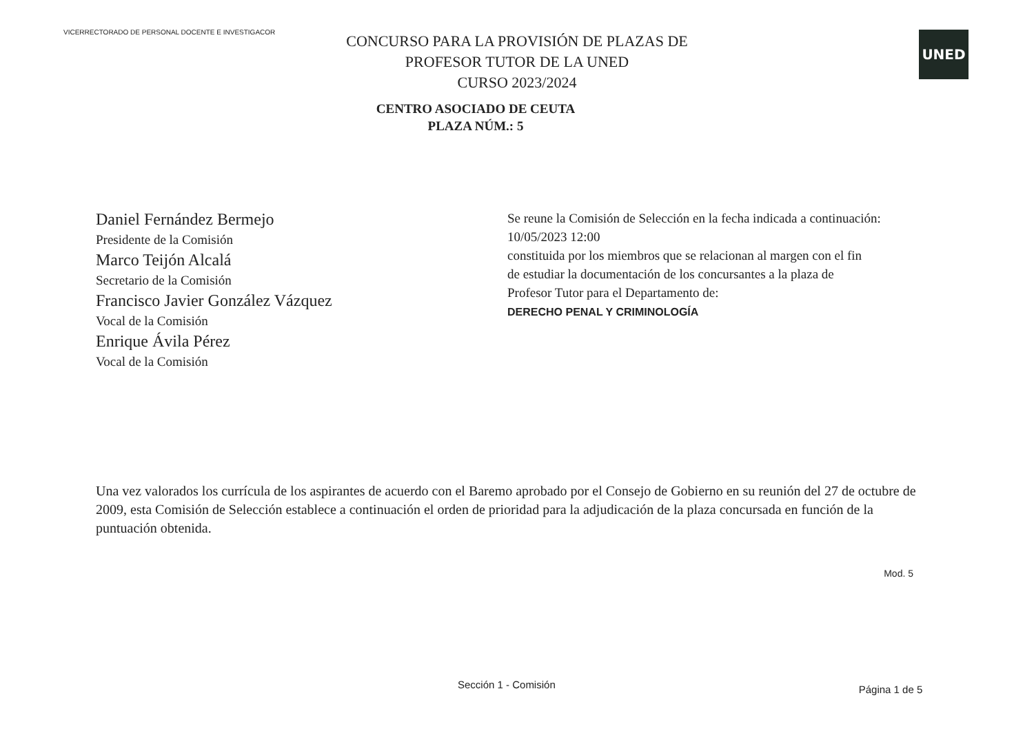VICERRECTORADO DE PERSONAL DOCENTE E INVESTIGACOR
UNED
CONCURSO PARA LA PROVISIÓN DE PLAZAS DE
PROFESOR TUTOR DE LA UNED
CURSO 2023/2024
CENTRO ASOCIADO DE CEUTA
PLAZA NÚM.: 5
Daniel Fernández Bermejo
Presidente de la Comisión
Marco Teijón Alcalá
Secretario de la Comisión
Francisco Javier González Vázquez
Vocal de la Comisión
Enrique Ávila Pérez
Vocal de la Comisión
Se reune la Comisión de Selección en la fecha indicada a continuación:
10/05/2023 12:00
constituida por los miembros que se relacionan al margen con el fin
de estudiar la documentación de los concursantes a la plaza de
Profesor Tutor para el Departamento de:
DERECHO PENAL Y CRIMINOLOGÍA
Una vez valorados los currícula de los aspirantes de acuerdo con el Baremo aprobado por el Consejo de Gobierno en su reunión del 27 de octubre de 2009, esta Comisión de Selección establece a continuación el orden de prioridad para la adjudicación de la plaza concursada en función de la puntuación obtenida.
Mod. 5
Sección 1 - Comisión
Página 1 de 5